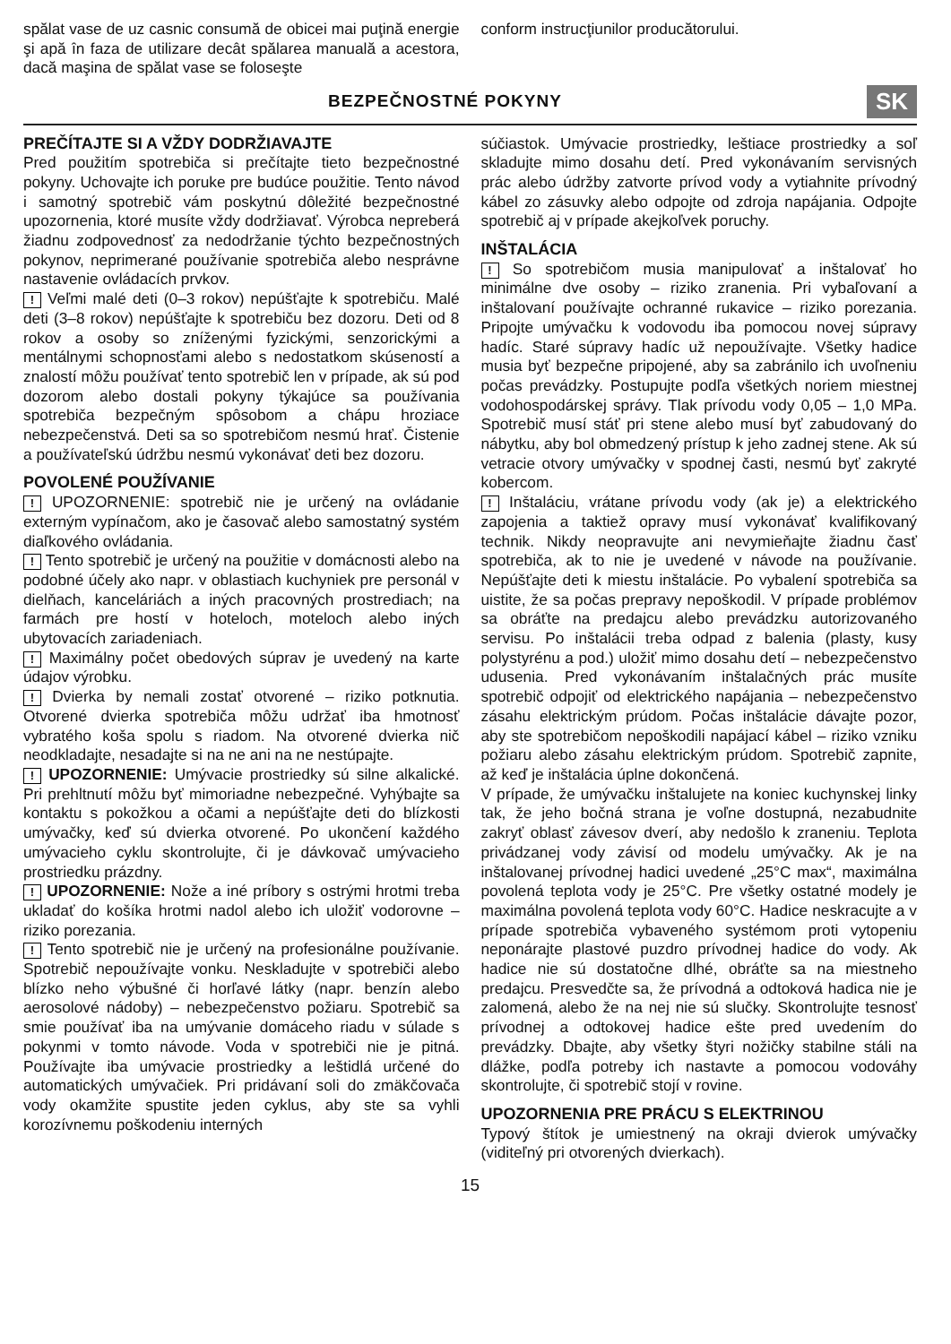spălat vase de uz casnic consumă de obicei mai puţină energie şi apă în faza de utilizare decât spălarea manuală a acestora, dacă maşina de spălat vase se foloseşte
conform instrucţiunilor producătorului.
BEZPEČNOSTNÉ POKYNY
SK
PREČÍTAJTE SI A VŽDY DODRŽIAVAJTE
Pred použitím spotrebiča si prečítajte tieto bezpečnostné pokyny. Uchovajte ich poruke pre budúce použitie. Tento návod i samotný spotrebič vám poskytnú dôležité bezpečnostné upozornenia, ktoré musíte vždy dodržiavať. Výrobca nepreberá žiadnu zodpovednosť za nedodržanie týchto bezpečnostných pokynov, neprimerané používanie spotrebiča alebo nesprávne nastavenie ovládacích prvkov.
! Veľmi malé deti (0–3 rokov) nepúšťajte k spotrebiču. Malé deti (3–8 rokov) nepúšťajte k spotrebiču bez dozoru. Deti od 8 rokov a osoby so zníženými fyzickými, senzorickými a mentálnymi schopnosťami alebo s nedostatkom skúseností a znalostí môžu používať tento spotrebič len v prípade, ak sú pod dozorom alebo dostali pokyny týkajúce sa používania spotrebiča bezpečným spôsobom a chápu hroziace nebezpečenstvá. Deti sa so spotrebičom nesmú hrať. Čistenie a používateľskú údržbu nesmú vykonávať deti bez dozoru.
POVOLENÉ POUŽÍVANIE
! UPOZORNENIE: spotrebič nie je určený na ovládanie externým vypínačom, ako je časovač alebo samostatný systém diaľkového ovládania.
! Tento spotrebič je určený na použitie v domácnosti alebo na podobné účely ako napr. v oblastiach kuchyniek pre personál v dielňach, kanceláriách a iných pracovných prostrediach; na farmách pre hostí v hoteloch, moteloch alebo iných ubytovacích zariadeniach.
! Maximálny počet obedových súprav je uvedený na karte údajov výrobku.
! Dvierka by nemali zostať otvorené – riziko potknutia. Otvorené dvierka spotrebiča môžu udržať iba hmotnosť vybratého koša spolu s riadom. Na otvorené dvierka nič neodkladajte, nesadajte si na ne ani na ne nestúpajte.
! UPOZORNENIE: Umývacie prostriedky sú silne alkalické. Pri prehltnutí môžu byť mimoriadne nebezpečné. Vyhýbajte sa kontaktu s pokožkou a očami a nepúšťajte deti do blízkosti umývačky, keď sú dvierka otvorené. Po ukončení každého umývacieho cyklu skontrolujte, či je dávkovač umývacieho prostriedku prázdny.
! UPOZORNENIE: Nože a iné príbory s ostrými hrotmi treba ukladať do košíka hrotmi nadol alebo ich uložiť vodorovne – riziko porezania.
! Tento spotrebič nie je určený na profesionálne používanie. Spotrebič nepoužívajte vonku. Neskladujte v spotrebiči alebo blízko neho výbušné či horľavé látky (napr. benzín alebo aerosolové nádoby) – nebezpečenstvo požiaru. Spotrebič sa smie používať iba na umývanie domáceho riadu v súlade s pokynmi v tomto návode. Voda v spotrebiči nie je pitná. Používajte iba umývacie prostriedky a leštidlá určené do automatických umývačiek. Pri pridávaní soli do zmäkčovača vody okamžite spustite jeden cyklus, aby ste sa vyhli korozívnemu poškodeniu interných
súčiastok. Umývacie prostriedky, leštiace prostriedky a soľ skladujte mimo dosahu detí. Pred vykonávaním servisných prác alebo údržby zatvorte prívod vody a vytiahnite prívodný kábel zo zásuvky alebo odpojte od zdroja napájania. Odpojte spotrebič aj v prípade akejkoľvek poruchy.
INŠTALÁCIA
! So spotrebičom musia manipulovať a inštalovať ho minimálne dve osoby – riziko zranenia. Pri vybaľovaní a inštalovaní používajte ochranné rukavice – riziko porezania. Pripojte umývačku k vodovodu iba pomocou novej súpravy hadíc. Staré súpravy hadíc už nepoužívajte. Všetky hadice musia byť bezpečne pripojené, aby sa zabránilo ich uvoľneniu počas prevádzky. Postupujte podľa všetkých noriem miestnej vodohospodárskej správy. Tlak prívodu vody 0,05 – 1,0 MPa. Spotrebič musí stáť pri stene alebo musí byť zabudovaný do nábytku, aby bol obmedzený prístup k jeho zadnej stene. Ak sú vetracie otvory umývačky v spodnej časti, nesmú byť zakryté kobercom.
! Inštaláciu, vrátane prívodu vody (ak je) a elektrického zapojenia a taktiež opravy musí vykonávať kvalifikovaný technik. Nikdy neopravujte ani nevymieňajte žiadnu časť spotrebiča, ak to nie je uvedené v návode na používanie. Nepúšťajte deti k miestu inštalácie. Po vybalení spotrebiča sa uistite, že sa počas prepravy nepoškodil. V prípade problémov sa obráťte na predajcu alebo prevádzku autorizovaného servisu. Po inštalácii treba odpad z balenia (plasty, kusy polystyrénu a pod.) uložiť mimo dosahu detí – nebezpečenstvo udusenia. Pred vykonávaním inštalačných prác musíte spotrebič odpojiť od elektrického napájania – nebezpečenstvo zásahu elektrickým prúdom. Počas inštalácie dávajte pozor, aby ste spotrebičom nepoškodili napájací kábel – riziko vzniku požiaru alebo zásahu elektrickým prúdom. Spotrebič zapnite, až keď je inštalácia úplne dokončená.
V prípade, že umývačku inštalujete na koniec kuchynskej linky tak, že jeho bočná strana je voľne dostupná, nezabudnite zakryť oblasť závesov dverí, aby nedošlo k zraneniu. Teplota privádzanej vody závisí od modelu umývačky. Ak je na inštalovanej prívodnej hadici uvedené „25°C max“, maximálna povolená teplota vody je 25°C. Pre všetky ostatné modely je maximálna povolená teplota vody 60°C. Hadice neskracujte a v prípade spotrebiča vybaveného systémom proti vytopeniu neponárajte plastové puzdro prívodnej hadice do vody. Ak hadice nie sú dostatočne dlhé, obráťte sa na miestneho predajcu. Presvedčte sa, že prívodná a odtoková hadica nie je zalomená, alebo že na nej nie sú slučky. Skontrolujte tesnosť prívodnej a odtokovej hadice ešte pred uvedením do prevádzky. Dbajte, aby všetky štyri nožičky stabilne stáli na dlážke, podľa potreby ich nastavte a pomocou vodováhy skontrolujte, či spotrebič stojí v rovine.
UPOZORNENIA PRE PRÁCU S ELEKTRINOU
Typový štítok je umiestnený na okraji dvierok umývačky (viditeľný pri otvorených dvierkach).
15